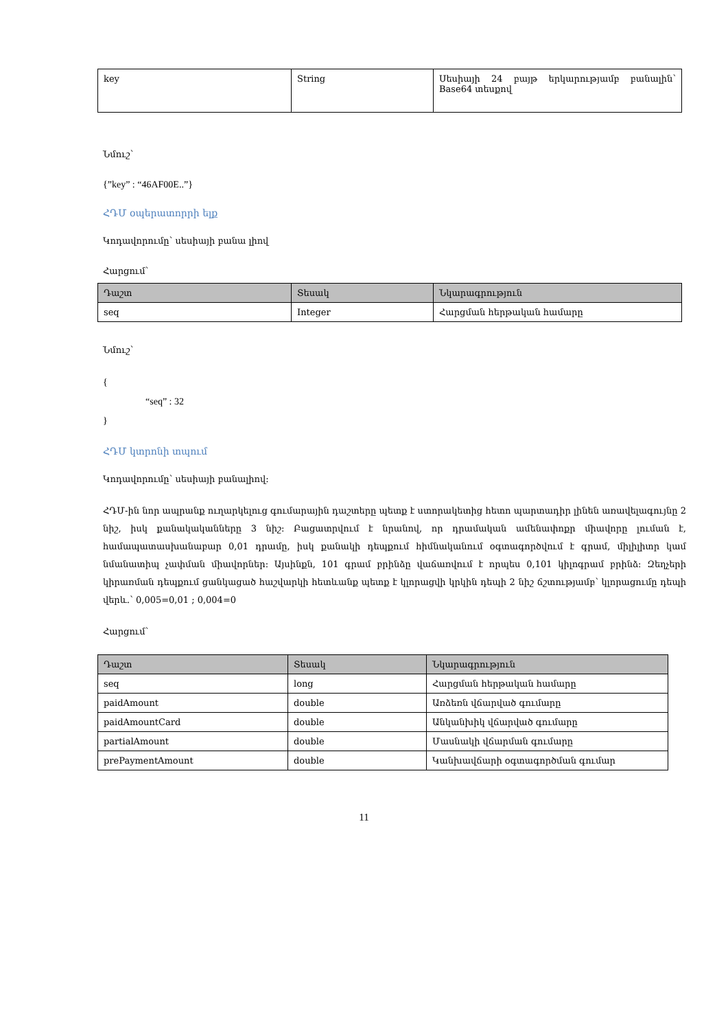| key | String | Սեսիայի 24 բայթ երկարությամբ բանալին՝ Base64 տեսքով |
Նմուշ՝
{”key” : “46AF00E..”}
ՀԴՄ օպերատորրի ելք
Կոդավորումը՝ սեսիայի բանա լիով
Հարցում՝
| Դաշտ | Տեսակ | Նկարագրություն |
| --- | --- | --- |
| seq | Integer | Հարցման հերթական համարը |
Նմուշ՝
{
“seq” : 32
}
ՀԴՄ կտրոնի տպում
Կոդավորումը՝ սեսիայի բանալիով:
ՀԴՄ-ին նոր ապրանք ուղարկելուց գումարային դաշտերը պետք է ստորակետից հետո պարտադիր լինեն առավելագույնը 2 նիշ, իսկ քանակականները 3 նիշ: Բացատրվում է նրանով, որ դրամական ամենափոքր միավորը լուման է, համապատասխանաբար 0,01 դրամը, իսկ քանակի դեպքում հիմնականում օգտագործվում է գրամ, միլիլիտր կամ նմանատիպ չափման միավորներ: Այսինքն, 101 գրամ բրինձը վաճառվում է որպես 0,101 կիլոգրամ բրինձ: Զեղչերի կիրառման դեպքում ցանկացած հաշվարկի հետևանք պետք է կլորացվի կրկին դեպի 2 նիշ ճշտությամբ՝ կլորացումը դեպի վերև.՝ 0,005=0,01 ; 0,004=0
Հարցում՝
| Դաշտ | Տեսակ | Նկարագրություն |
| --- | --- | --- |
| seq | long | Հարցման հերթական համարը |
| paidAmount | double | Առձեռն վճարված գումարը |
| paidAmountCard | double | Անկանխիկ վճարված գումարը |
| partialAmount | double | Մասնակի վճարման գումարը |
| prePaymentAmount | double | Կանխավճարի օգտագործման գումար |
11